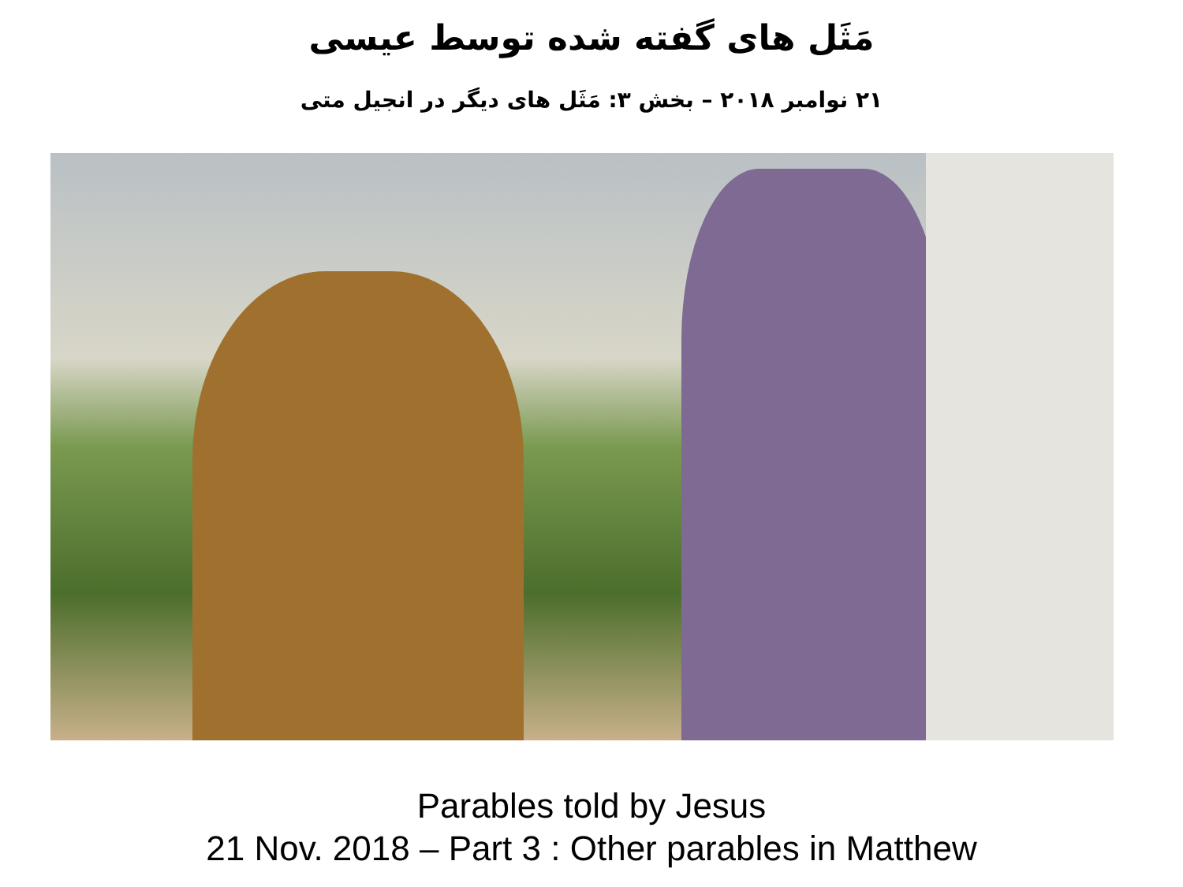مَثَل های گفته شده توسط عیسی
۲۱ نوامبر ۲۰۱۸ – بخش ۳: مَثَل های دیگر در انجیل متی
Parables told by Jesus
21 Nov. 2018 – Part 3 : Other parables in Matthew